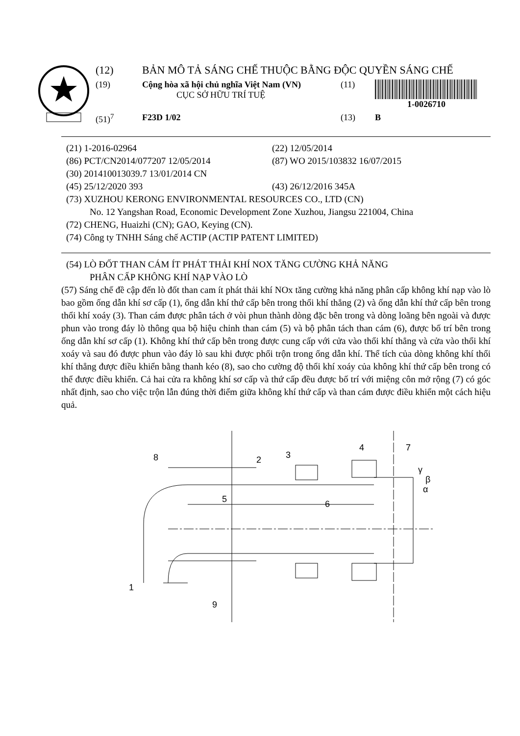(12) BẢN MÔ TẢ SÁNG CHẾ THUỘC BẰNG ĐỘC QUYỀN SÁNG CHẾ
(19) Cộng hòa xã hội chủ nghĩa Việt Nam (VN)
CỤC SỞ HỮU TRÍ TUỆ
(11) 1-0026710
(51)<sup>7</sup> F23D 1/02 (13) B
(21) 1-2016-02964 (22) 12/05/2014
(86) PCT/CN2014/077207 12/05/2014 (87) WO 2015/103832 16/07/2015
(30) 201410013039.7 13/01/2014 CN
(45) 25/12/2020 393 (43) 26/12/2016 345A
(73) XUZHOU KERONG ENVIRONMENTAL RESOURCES CO., LTD (CN)
No. 12 Yangshan Road, Economic Development Zone Xuzhou, Jiangsu 221004, China
(72) CHENG, Huaizhi (CN); GAO, Keying (CN).
(74) Công ty TNHH Sáng chế ACTIP (ACTIP PATENT LIMITED)
(54) LÒ ĐỐT THAN CÁM ÍT PHÁT THẢI KHÍ NOX TĂNG CƯỜNG KHẢ NĂNG
PHÂN CẤP KHÔNG KHÍ NẠP VÀO LÒ
(57) Sáng chế đề cập đến lò đốt than cam ít phát thải khí NOx tăng cường khả năng phân cấp không khí nạp vào lò bao gồm ống dẫn khí sơ cấp (1), ống dẫn khí thứ cấp bên trong thổi khí thẳng (2) và ống dẫn khí thứ cấp bên trong thổi khí xoáy (3). Than cám được phân tách ở vòi phun thành dòng đặc bên trong và dòng loãng bên ngoài và được phun vào trong đáy lò thông qua bộ hiệu chỉnh than cám (5) và bộ phân tách than cám (6), được bố trí bên trong ống dẫn khí sơ cấp (1). Không khí thứ cấp bên trong được cung cấp với cửa vào thổi khí thẳng và cửa vào thổi khí xoáy và sau đó được phun vào đáy lò sau khi được phối trộn trong ống dẫn khí. Thể tích của dòng không khí thổi khí thẳng được điều khiển bằng thanh kéo (8), sao cho cường độ thổi khí xoáy của không khí thứ cấp bên trong có thể được điều khiển. Cả hai cửa ra không khí sơ cấp và thứ cấp đều được bố trí với miệng côn mở rộng (7) có góc nhất định, sao cho việc trộn lẫn đúng thời điểm giữa không khí thứ cấp và than cám được điều khiển một cách hiệu quả.
8
2
3
4
7
γ
β
α
5
6
1
9